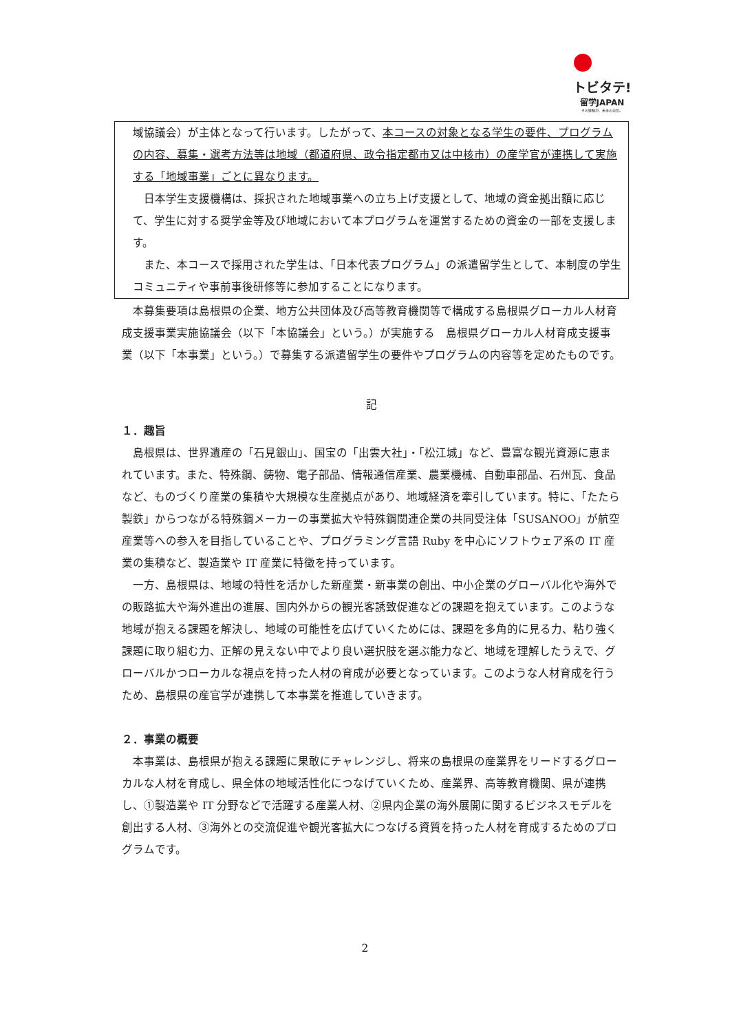トビタテ!
留学JAPAN
その経験が、未来の自信。
域協議会）が主体となって行います。したがって、本コースの対象となる学生の要件、プログラムの内容、募集・選考方法等は地域（都道府県、政令指定都市又は中核市）の産学官が連携して実施する「地域事業」ごとに異なります。
　日本学生支援機構は、採択された地域事業への立ち上げ支援として、地域の資金拠出額に応じて、学生に対する奨学金等及び地域において本プログラムを運営するための資金の一部を支援します。
　また、本コースで採用された学生は、「日本代表プログラム」の派遣留学生として、本制度の学生コミュニティや事前事後研修等に参加することになります。
　本募集要項は島根県の企業、地方公共団体及び高等教育機関等で構成する島根県グローカル人材育成支援事業実施協議会（以下「本協議会」という。）が実施する　島根県グローカル人材育成支援事業（以下「本事業」という。）で募集する派遣留学生の要件やプログラムの内容等を定めたものです。
記
１．趣旨
　島根県は、世界遺産の「石見銀山」、国宝の「出雲大社」・「松江城」など、豊富な観光資源に恵まれています。また、特殊鋼、鋳物、電子部品、情報通信産業、農業機械、自動車部品、石州瓦、食品など、ものづくり産業の集積や大規模な生産拠点があり、地域経済を牽引しています。特に、「たたら製鉄」からつながる特殊鋼メーカーの事業拡大や特殊鋼関連企業の共同受注体「SUSANOO」が航空産業等への参入を目指していることや、プログラミング言語 Ruby を中心にソフトウェア系の IT 産業の集積など、製造業や IT 産業に特徴を持っています。
　一方、島根県は、地域の特性を活かした新産業・新事業の創出、中小企業のグローバル化や海外での販路拡大や海外進出の進展、国内外からの観光客誘致促進などの課題を抱えています。このような地域が抱える課題を解決し、地域の可能性を広げていくためには、課題を多角的に見る力、粘り強く課題に取り組む力、正解の見えない中でより良い選択肢を選ぶ能力など、地域を理解したうえで、グローバルかつローカルな視点を持った人材の育成が必要となっています。このような人材育成を行うため、島根県の産官学が連携して本事業を推進していきます。
２．事業の概要
　本事業は、島根県が抱える課題に果敢にチャレンジし、将来の島根県の産業界をリードするグローカルな人材を育成し、県全体の地域活性化につなげていくため、産業界、高等教育機関、県が連携し、①製造業や IT 分野などで活躍する産業人材、②県内企業の海外展開に関するビジネスモデルを創出する人材、③海外との交流促進や観光客拡大につなげる資質を持った人材を育成するためのプログラムです。
2